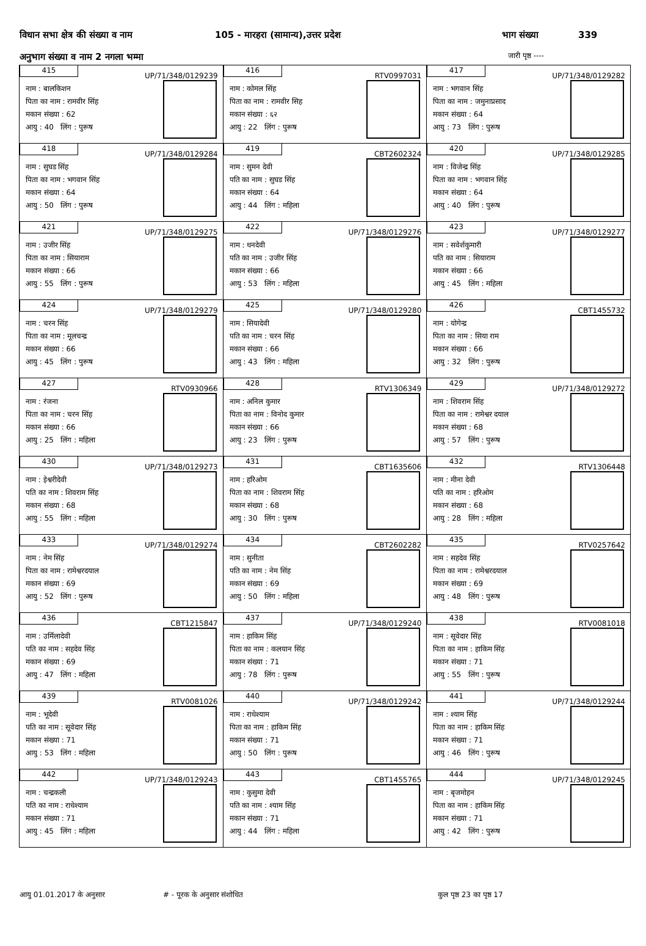विधान सभा क्षेत्र की संख्या व नाम 105 - मारहरा (सामान्य),उत्तर प्रदेश भाग संख्या 339
अनुभाग संख्या व नाम 2 नगला भम्मा जारी पृष्ठ ----
| 415 UP/71/348/0129239 नाम : बालकिशन पिता का नाम : रामवीर सिंह मकान संख्या : 62 आयु : 40 लिंग : पुरूष | 416 RTV0997031 नाम : कोमल सिंह पिता का नाम : रामवीर सिह मकान संख्या : ६२ आयु : 22 लिंग : पुरूष | 417 UP/71/348/0129282 नाम : भगवान सिंह पिता का नाम : जमुनाप्रसाद मकान संख्या : 64 आयु : 73 लिंग : पुरूष |
| 418 UP/71/348/0129284 नाम : सुघड सिंह पिता का नाम : भगवान सिंह मकान संख्या : 64 आयु : 50 लिंग : पुरूष | 419 CBT2602324 नाम : सुमन देवी पति का नाम : सुघड सिंह मकान संख्या : 64 आयु : 44 लिंग : महिला | 420 UP/71/348/0129285 नाम : विजेन्द्र सिंह पिता का नाम : भगवान सिंह मकान संख्या : 64 आयु : 40 लिंग : पुरूष |
| 421 UP/71/348/0129275 नाम : उजीर सिंह पिता का नाम : सियाराम मकान संख्या : 66 आयु : 55 लिंग : पुरूष | 422 UP/71/348/0129276 नाम : धनदेवी पति का नाम : उजीर सिंह मकान संख्या : 66 आयु : 53 लिंग : महिला | 423 UP/71/348/0129277 नाम : सवेर्शकुमारी पति का नाम : सियाराम मकान संख्या : 66 आयु : 45 लिंग : महिला |
| 424 UP/71/348/0129279 नाम : चरन सिंह पिता का नाम : मूलचन्द्र मकान संख्या : 66 आयु : 45 लिंग : पुरूष | 425 UP/71/348/0129280 नाम : सियादेवी पति का नाम : चरन सिंह मकान संख्या : 66 आयु : 43 लिंग : महिला | 426 CBT1455732 नाम : योगेन्द्र पिता का नाम : सिया राम मकान संख्या : 66 आयु : 32 लिंग : पुरूष |
| 427 RTV0930966 नाम : रंजना पिता का नाम : चरन सिंह मकान संख्या : 66 आयु : 25 लिंग : महिला | 428 RTV1306349 नाम : अनिल कुमार पिता का नाम : विनोद कुमार मकान संख्या : 66 आयु : 23 लिंग : पुरूष | 429 UP/71/348/0129272 नाम : शिवराम सिंह पिता का नाम : रामेश्वर दयाल मकान संख्या : 68 आयु : 57 लिंग : पुरूष |
| 430 UP/71/348/0129273 नाम : इेश्वरीदेवी पति का नाम : शिवराम सिंह मकान संख्या : 68 आयु : 55 लिंग : महिला | 431 CBT1635606 नाम : हरिओम पिता का नाम : शिवराम सिंह मकान संख्या : 68 आयु : 30 लिंग : पुरूष | 432 RTV1306448 नाम : मीना देवी पति का नाम : हरिओम मकान संख्या : 68 आयु : 28 लिंग : महिला |
| 433 UP/71/348/0129274 नाम : नेम सिंह पिता का नाम : रामेश्वरदयाल मकान संख्या : 69 आयु : 52 लिंग : पुरूष | 434 CBT2602282 नाम : सुनीता पति का नाम : नेम सिंह मकान संख्या : 69 आयु : 50 लिंग : महिला | 435 RTV0257642 नाम : सहदेव सिंह पिता का नाम : रामेश्वरदयाल मकान संख्या : 69 आयु : 48 लिंग : पुरूष |
| 436 CBT1215847 नाम : उर्मिलादेवी पति का नाम : सहदेव सिंह मकान संख्या : 69 आयु : 47 लिंग : महिला | 437 UP/71/348/0129240 नाम : हाकिम सिंह पिता का नाम : कलयान सिंह मकान संख्या : 71 आयु : 78 लिंग : पुरूष | 438 RTV0081018 नाम : सूवेदार सिंह पिता का नाम : हाकिम सिंह मकान संख्या : 71 आयु : 55 लिंग : पुरूष |
| 439 RTV0081026 नाम : भूदेवी पति का नाम : सूवेदार सिंह मकान संख्या : 71 आयु : 53 लिंग : महिला | 440 UP/71/348/0129242 नाम : राधेश्याम पिता का नाम : हाकिम सिंह मकान संख्या : 71 आयु : 50 लिंग : पुरूष | 441 UP/71/348/0129244 नाम : श्याम सिंह पिता का नाम : हाकिम सिंह मकान संख्या : 71 आयु : 46 लिंग : पुरूष |
| 442 UP/71/348/0129243 नाम : चन्द्रकली पति का नाम : राधेश्याम मकान संख्या : 71 आयु : 45 लिंग : महिला | 443 CBT1455765 नाम : कुसुमा देवी पति का नाम : श्याम सिंह मकान संख्या : 71 आयु : 44 लिंग : महिला | 444 UP/71/348/0129245 नाम : बृजमोहन पिता का नाम : हाकिम सिंह मकान संख्या : 71 आयु : 42 लिंग : पुरूष |
आयु 01.01.2017 के अनुसार # - पूरक के अनुसार संशोधित कुल पृष्ठ 23 का पृष्ठ 17